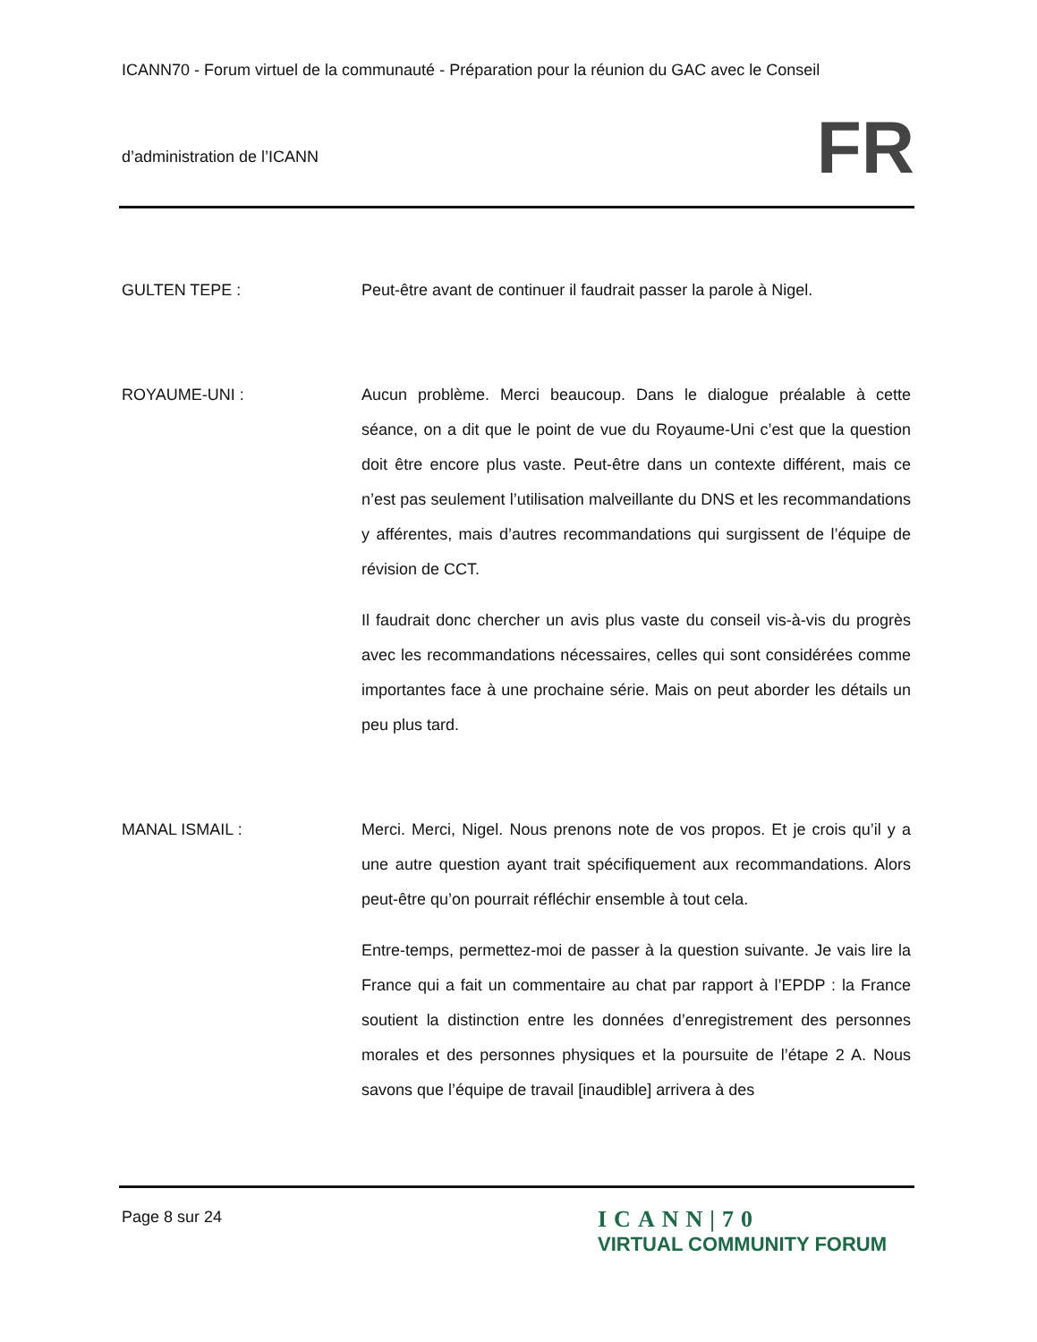ICANN70 - Forum virtuel de la communauté - Préparation pour la réunion du GAC avec le Conseil
d’administration de l’ICANN
FR
GULTEN TEPE : Peut-être avant de continuer il faudrait passer la parole à Nigel.
ROYAUME-UNI : Aucun problème. Merci beaucoup. Dans le dialogue préalable à cette séance, on a dit que le point de vue du Royaume-Uni c’est que la question doit être encore plus vaste. Peut-être dans un contexte différent, mais ce n’est pas seulement l’utilisation malveillante du DNS et les recommandations y afférentes, mais d’autres recommandations qui surgissent de l’équipe de révision de CCT.
Il faudrait donc chercher un avis plus vaste du conseil vis-à-vis du progrès avec les recommandations nécessaires, celles qui sont considérées comme importantes face à une prochaine série. Mais on peut aborder les détails un peu plus tard.
MANAL ISMAIL : Merci. Merci, Nigel. Nous prenons note de vos propos. Et je crois qu’il y a une autre question ayant trait spécifiquement aux recommandations. Alors peut-être qu’on pourrait réfléchir ensemble à tout cela.
Entre-temps, permettez-moi de passer à la question suivante. Je vais lire la France qui a fait un commentaire au chat par rapport à l’EPDP : la France soutient la distinction entre les données d’enregistrement des personnes morales et des personnes physiques et la poursuite de l’étape 2 A. Nous savons que l’équipe de travail [inaudible] arrivera à des
Page 8 sur 24
ICANN|70
VIRTUAL COMMUNITY FORUM